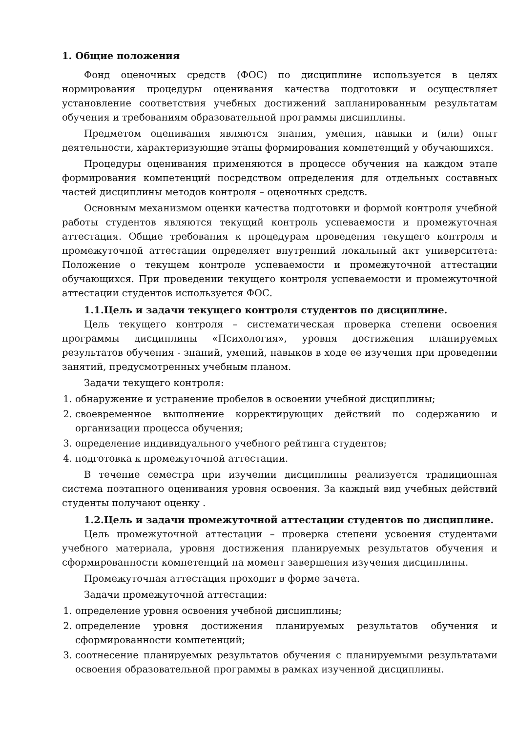1. Общие положения
Фонд оценочных средств (ФОС) по дисциплине используется в целях нормирования процедуры оценивания качества подготовки и осуществляет установление соответствия учебных достижений запланированным результатам обучения и требованиям образовательной программы дисциплины.
Предметом оценивания являются знания, умения, навыки и (или) опыт деятельности, характеризующие этапы формирования компетенций у обучающихся.
Процедуры оценивания применяются в процессе обучения на каждом этапе формирования компетенций посредством определения для отдельных составных частей дисциплины методов контроля – оценочных средств.
Основным механизмом оценки качества подготовки и формой контроля учебной работы студентов являются текущий контроль успеваемости и промежуточная аттестация. Общие требования к процедурам проведения текущего контроля и промежуточной аттестации определяет внутренний локальный акт университета: Положение о текущем контроле успеваемости и промежуточной аттестации обучающихся. При проведении текущего контроля успеваемости и промежуточной аттестации студентов используется ФОС.
1.1.Цель и задачи текущего контроля студентов по дисциплине.
Цель текущего контроля – систематическая проверка степени освоения программы дисциплины «Психология», уровня достижения планируемых результатов обучения - знаний, умений, навыков в ходе ее изучения при проведении занятий, предусмотренных учебным планом.
Задачи текущего контроля:
1. обнаружение и устранение пробелов в освоении учебной дисциплины;
2. своевременное выполнение корректирующих действий по содержанию и организации процесса обучения;
3. определение индивидуального учебного рейтинга студентов;
4. подготовка к промежуточной аттестации.
В течение семестра при изучении дисциплины реализуется традиционная система поэтапного оценивания уровня освоения. За каждый вид учебных действий студенты получают оценку .
1.2.Цель и задачи промежуточной аттестации студентов по дисциплине.
Цель промежуточной аттестации – проверка степени усвоения студентами учебного материала, уровня достижения планируемых результатов обучения и сформированности компетенций на момент завершения изучения дисциплины.
Промежуточная аттестация проходит в форме зачета.
Задачи промежуточной аттестации:
1. определение уровня освоения учебной дисциплины;
2. определение уровня достижения планируемых результатов обучения и сформированности компетенций;
3. соотнесение планируемых результатов обучения с планируемыми результатами освоения образовательной программы в рамках изученной дисциплины.